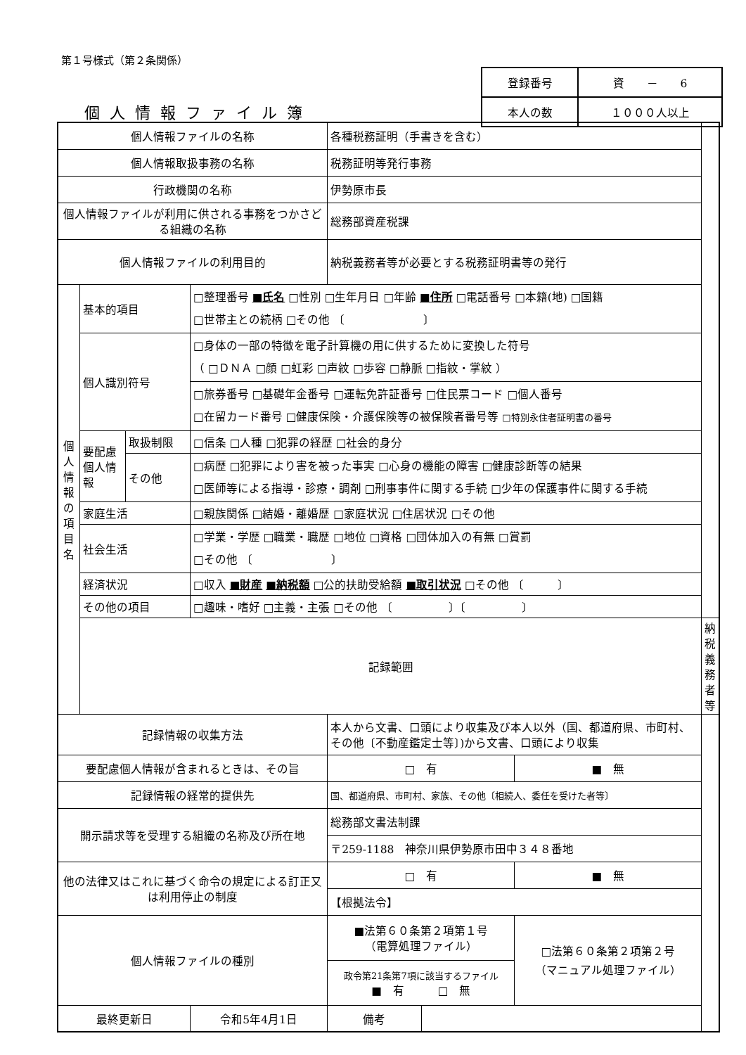第１号様式（第２条関係）
| 登録番号 | 資 － 6 |
| 本人の数 | １０００人以上 |
個人情報ファイル簿
| 個人情報ファイルの名称 | | | | 各種税務証明（手書きを含む） | | | |
| 個人情報取扱事務の名称 | | | | 税務証明等発行事務 | | | |
| 行政機関の名称 | | | | 伊勢原市長 | | | |
| 個人情報ファイルが利用に供される事務をつかさどる組織の名称 | | | | 総務部資産税課 | | | |
| 個人情報ファイルの利用目的 | | | | 納税義務者等が必要とする税務証明書等の発行 | | | |
| 個 人 情 報 の 項 目 名 | 基本的項目 | | □整理番号 ■氏名 □性別 □生年月日 □年齢 ■住所 □電話番号 □本籍(地) □国籍 □世帯主との続柄 □その他 〔 〕 | | | | |
| | 個人識別符号 | | □身体の一部の特徴を電子計算機の用に供するために変換した符号 （ □ＤＮＡ □顔 □虹彩 □声紋 □歩容 □静脈 □指紋・掌紋 ） | | | | |
| | | | □旅券番号 □基礎年金番号 □運転免許証番号 □住民票コード □個人番号 □在留カード番号 □健康保険・介護保険等の被保険者番号等 □特別永住者証明書の番号 | | | | |
| | 要配慮個人情報 | 取扱制限 | □信条 □人種 □犯罪の経歴 □社会的身分 | | | | |
| | | その他 | □病歴 □犯罪により害を被った事実 □心身の機能の障害 □健康診断等の結果 □医師等による指導・診療・調剤 □刑事事件に関する手続 □少年の保護事件に関する手続 | | | | |
| | 家庭生活 | | □親族関係 □結婚・離婚歴 □家庭状況 □住居状況 □その他 | | | | |
| | 社会生活 | | □学業・学歴 □職業・職歴 □地位 □資格 □団体加入の有無 □賞罰 □その他 〔 〕 | | | | |
| | 経済状況 | | □収入 ■財産 ■納税額 □公的扶助受給額 ■取引状況 □その他 〔 〕 | | | | |
| | その他の項目 | | □趣味・嗜好 □主義・主張 □その他 〔 〕〔 〕 | | | | |
| | 記録範囲 | | | | | | 納税義務者等 |
| 記録情報の収集方法 | | | | 本人から文書、口頭により収集及び本人以外（国、都道府県、市町村、その他〔不動産鑑定士等〕)から文書、口頭により収集 | | | |
| 要配慮個人情報が含まれるときは、その旨 | | | | □ 有 | | ■ 無 | |
| 記録情報の経常的提供先 | | | | 国、都道府県、市町村、家族、その他〔相続人、委任を受けた者等〕 | | | |
| 開示請求等を受理する組織の名称及び所在地 | | | | 総務部文書法制課 | | | |
| | | | | 〒259-1188 神奈川県伊勢原市田中３４８番地 | | | |
| 他の法律又はこれに基づく命令の規定による訂正又は利用停止の制度 | | | | □ 有 | | ■ 無 | |
| | | | | 【根拠法令】 | | | |
| 個人情報ファイルの種別 | | | | ■法第６０条第２項第１号 （電算処理ファイル） | | □法第６０条第２項第２号 （マニュアル処理ファイル） | |
| | | | | 政令第21条第7項に該当するファイル ■ 有 □ 無 | | | |
| 最終更新日 | | | 令和5年4月1日 | 備考 | | | |